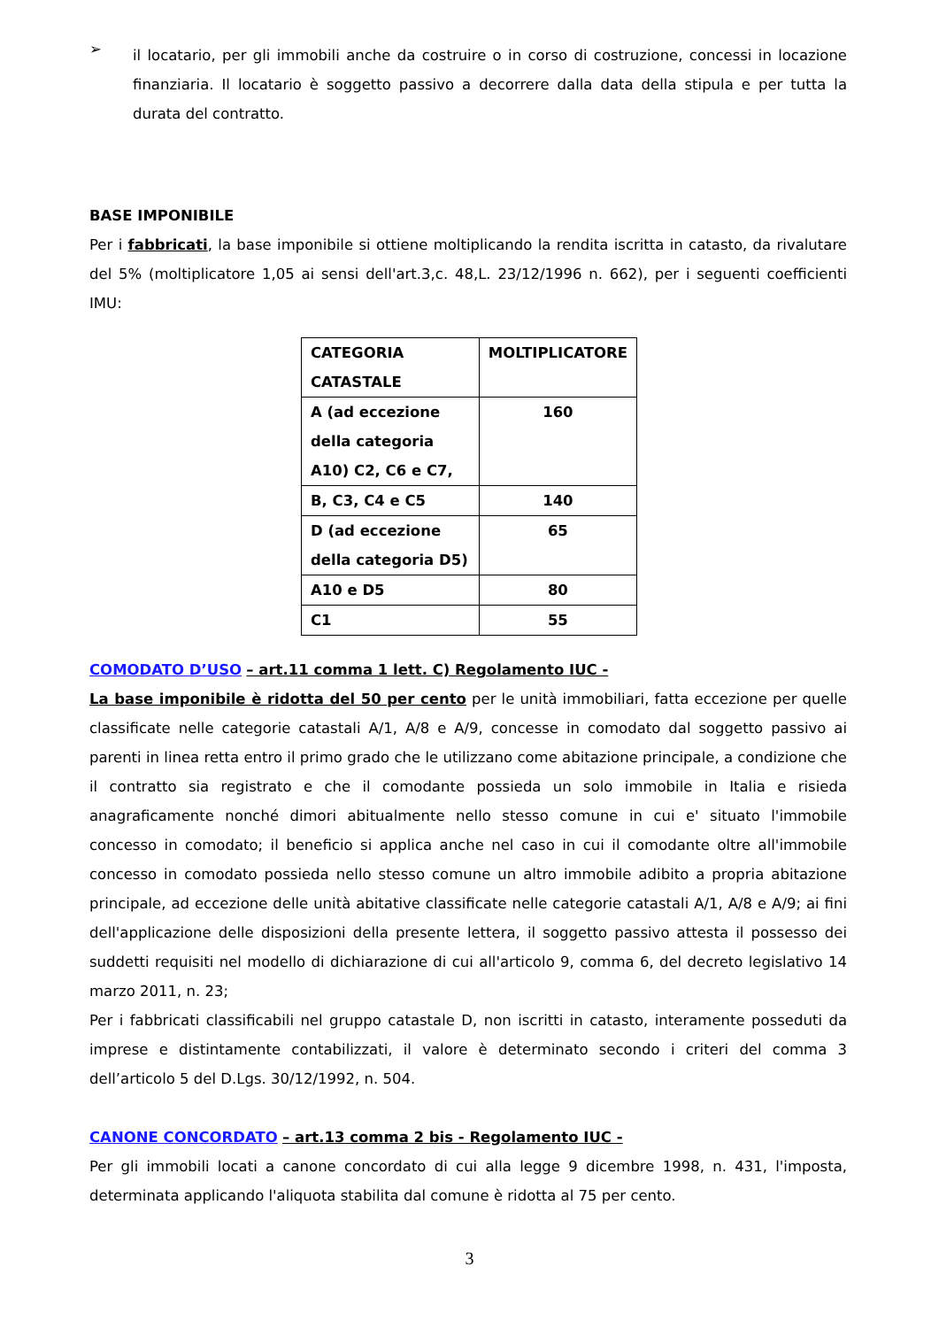➢
il locatario, per gli immobili anche da costruire o in corso di costruzione, concessi in locazione finanziaria. Il locatario è soggetto passivo a decorrere dalla data della stipula e per tutta la durata del contratto.
BASE IMPONIBILE
Per i fabbricati, la base imponibile si ottiene moltiplicando la rendita iscritta in catasto, da rivalutare del 5% (moltiplicatore 1,05 ai sensi dell'art.3,c. 48,L. 23/12/1996 n. 662), per i seguenti coefficienti IMU:
| CATEGORIA CATASTALE | MOLTIPLICATORE |
| A (ad eccezione della categoria A10) C2, C6 e C7, | 160 |
| B, C3, C4 e C5 | 140 |
| D (ad eccezione della categoria D5) | 65 |
| A10 e D5 | 80 |
| C1 | 55 |
COMODATO D’USO – art.11 comma 1 lett. C) Regolamento IUC -
La base imponibile è ridotta del 50 per cento per le unità immobiliari, fatta eccezione per quelle classificate nelle categorie catastali A/1, A/8 e A/9, concesse in comodato dal soggetto passivo ai parenti in linea retta entro il primo grado che le utilizzano come abitazione principale, a condizione che il contratto sia registrato e che il comodante possieda un solo immobile in Italia e risieda anagraficamente nonché dimori abitualmente nello stesso comune in cui e' situato l'immobile concesso in comodato; il beneficio si applica anche nel caso in cui il comodante oltre all'immobile concesso in comodato possieda nello stesso comune un altro immobile adibito a propria abitazione principale, ad eccezione delle unità abitative classificate nelle categorie catastali A/1, A/8 e A/9; ai fini dell'applicazione delle disposizioni della presente lettera, il soggetto passivo attesta il possesso dei suddetti requisiti nel modello di dichiarazione di cui all'articolo 9, comma 6, del decreto legislativo 14 marzo 2011, n. 23;
Per i fabbricati classificabili nel gruppo catastale D, non iscritti in catasto, interamente posseduti da imprese e distintamente contabilizzati, il valore è determinato secondo i criteri del comma 3 dell’articolo 5 del D.Lgs. 30/12/1992, n. 504.
CANONE CONCORDATO – art.13 comma 2 bis - Regolamento IUC -
Per gli immobili locati a canone concordato di cui alla legge 9 dicembre 1998, n. 431, l'imposta, determinata applicando l'aliquota stabilita dal comune è ridotta al 75 per cento.
3